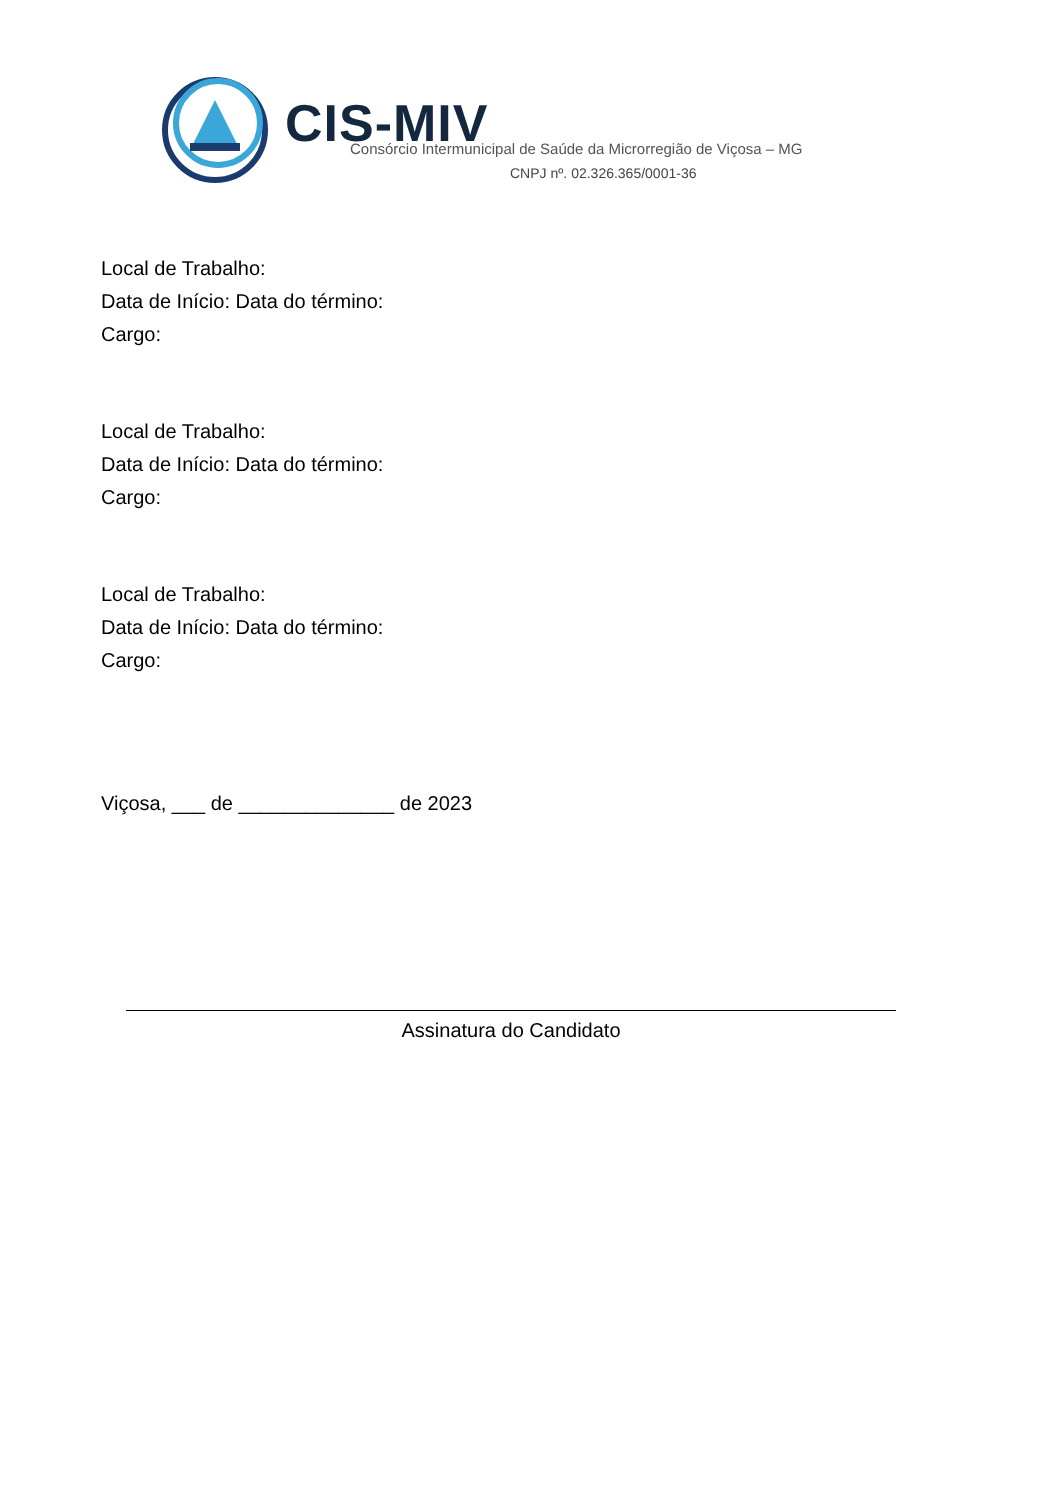CIS-MIV
Consórcio Intermunicipal de Saúde da Microrregião de Viçosa – MG
CNPJ nº. 02.326.365/0001-36
Local de Trabalho:
Data de Início: Data do término:
Cargo:
Local de Trabalho:
Data de Início: Data do término:
Cargo:
Local de Trabalho:
Data de Início: Data do término:
Cargo:
Viçosa, ___ de ______________ de 2023
Assinatura do Candidato